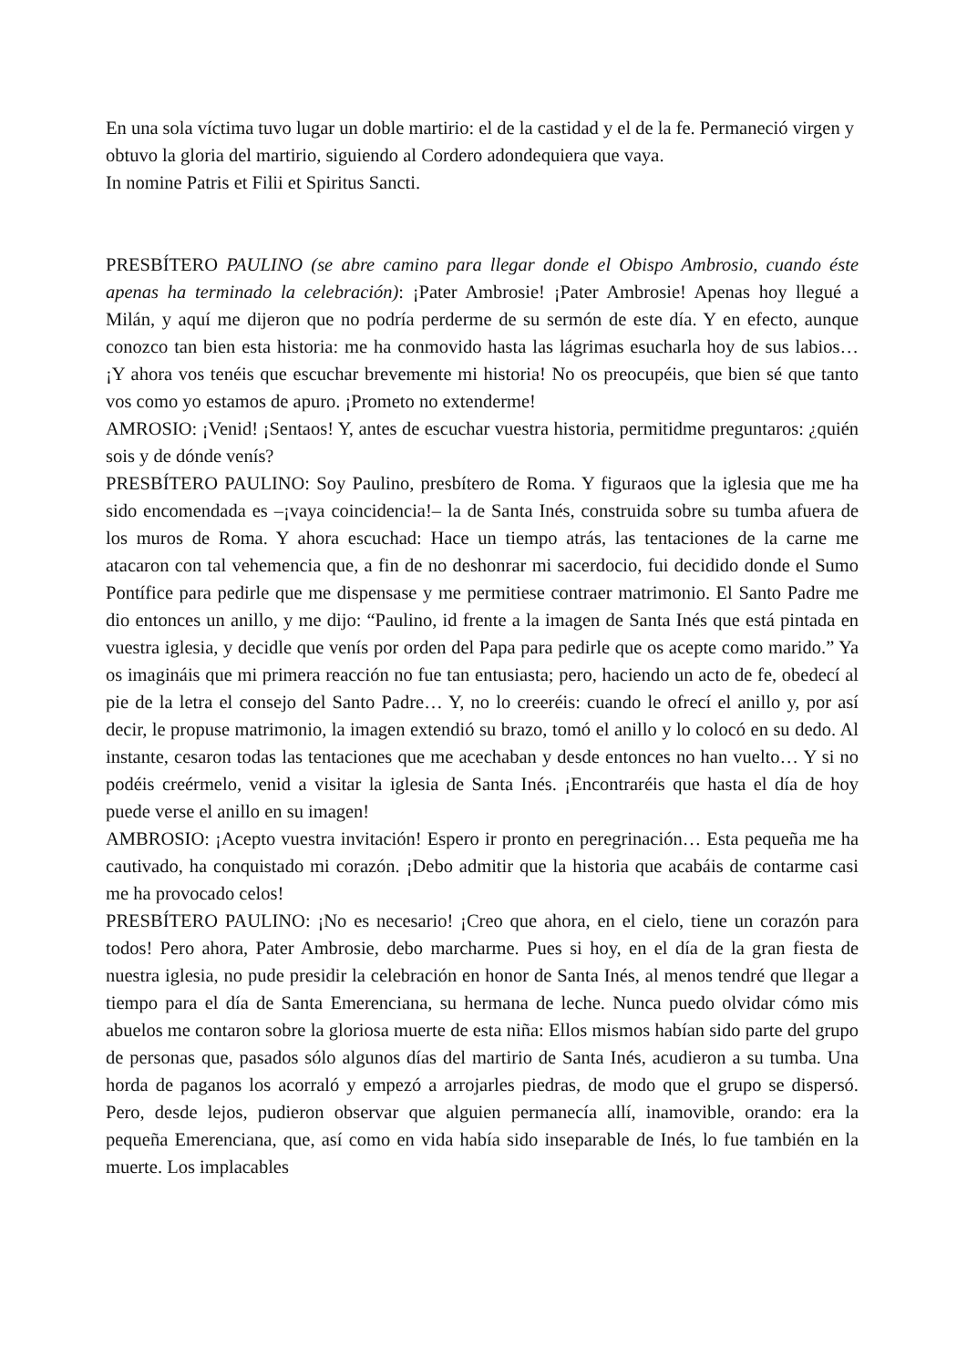En una sola víctima tuvo lugar un doble martirio: el de la castidad y el de la fe. Permaneció virgen y obtuvo la gloria del martirio, siguiendo al Cordero adondequiera que vaya.
In nomine Patris et Filii et Spiritus Sancti.
PRESBÍTERO PAULINO (se abre camino para llegar donde el Obispo Ambrosio, cuando éste apenas ha terminado la celebración): ¡Pater Ambrosie! ¡Pater Ambrosie! Apenas hoy llegué a Milán, y aquí me dijeron que no podría perderme de su sermón de este día. Y en efecto, aunque conozco tan bien esta historia: me ha conmovido hasta las lágrimas esucharla hoy de sus labios… ¡Y ahora vos tenéis que escuchar brevemente mi historia! No os preocupéis, que bien sé que tanto vos como yo estamos de apuro. ¡Prometo no extenderme!
AMROSIO: ¡Venid! ¡Sentaos! Y, antes de escuchar vuestra historia, permitidme preguntaros: ¿quién sois y de dónde venís?
PRESBÍTERO PAULINO: Soy Paulino, presbítero de Roma. Y figuraos que la iglesia que me ha sido encomendada es –¡vaya coincidencia!– la de Santa Inés, construida sobre su tumba afuera de los muros de Roma. Y ahora escuchad: Hace un tiempo atrás, las tentaciones de la carne me atacaron con tal vehemencia que, a fin de no deshonrar mi sacerdocio, fui decidido donde el Sumo Pontífice para pedirle que me dispensase y me permitiese contraer matrimonio. El Santo Padre me dio entonces un anillo, y me dijo: “Paulino, id frente a la imagen de Santa Inés que está pintada en vuestra iglesia, y decidle que venís por orden del Papa para pedirle que os acepte como marido.” Ya os imagináis que mi primera reacción no fue tan entusiasta; pero, haciendo un acto de fe, obedecí al pie de la letra el consejo del Santo Padre… Y, no lo creeréis: cuando le ofrecí el anillo y, por así decir, le propuse matrimonio, la imagen extendió su brazo, tomó el anillo y lo colocó en su dedo. Al instante, cesaron todas las tentaciones que me acechaban y desde entonces no han vuelto… Y si no podéis creérmelo, venid a visitar la iglesia de Santa Inés. ¡Encontraréis que hasta el día de hoy puede verse el anillo en su imagen!
AMBROSIO: ¡Acepto vuestra invitación! Espero ir pronto en peregrinación… Esta pequeña me ha cautivado, ha conquistado mi corazón. ¡Debo admitir que la historia que acabáis de contarme casi me ha provocado celos!
PRESBÍTERO PAULINO: ¡No es necesario! ¡Creo que ahora, en el cielo, tiene un corazón para todos! Pero ahora, Pater Ambrosie, debo marcharme. Pues si hoy, en el día de la gran fiesta de nuestra iglesia, no pude presidir la celebración en honor de Santa Inés, al menos tendré que llegar a tiempo para el día de Santa Emerenciana, su hermana de leche. Nunca puedo olvidar cómo mis abuelos me contaron sobre la gloriosa muerte de esta niña: Ellos mismos habían sido parte del grupo de personas que, pasados sólo algunos días del martirio de Santa Inés, acudieron a su tumba. Una horda de paganos los acorraló y empezó a arrojarles piedras, de modo que el grupo se dispersó. Pero, desde lejos, pudieron observar que alguien permanecía allí, inamovible, orando: era la pequeña Emerenciana, que, así como en vida había sido inseparable de Inés, lo fue también en la muerte. Los implacables